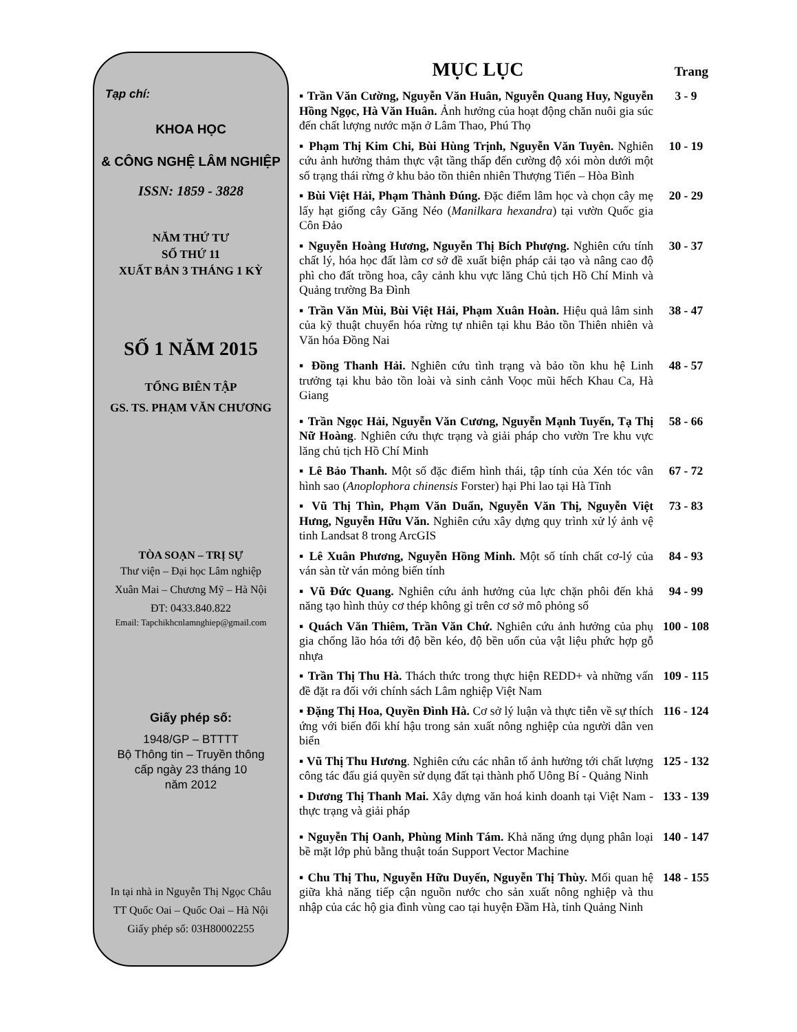Tạp chí:
KHOA HỌC
& CÔNG NGHỆ LÂM NGHIỆP
ISSN: 1859 - 3828
NĂM THỨ TƯ
SỐ THỨ 11
XUẤT BẢN 3 THÁNG 1 KỲ
SỐ 1 NĂM 2015
TỔNG BIÊN TẬP
GS. TS. PHẠM VĂN CHƯƠNG
TÒA SOẠN – TRỊ SỰ
Thư viện – Đại học Lâm nghiệp
Xuân Mai – Chương Mỹ – Hà Nội
ĐT: 0433.840.822
Email: Tapchikhcnlamnghiep@gmail.com
Giấy phép số:
1948/GP – BTTTT
Bộ Thông tin – Truyền thông
cấp ngày 23 tháng 10
năm 2012
In tại nhà in Nguyễn Thị Ngọc Châu
TT Quốc Oai – Quốc Oai – Hà Nội
Giấy phép số: 03H80002255
MỤC LỤC
Trang
▪ Trần Văn Cường, Nguyễn Văn Huân, Nguyễn Quang Huy, Nguyễn Hồng Ngọc, Hà Văn Huân. Ảnh hưởng của hoạt động chăn nuôi gia súc đến chất lượng nước mặn ở Lâm Thao, Phú Thọ
3 - 9
▪ Phạm Thị Kim Chi, Bùi Hùng Trịnh, Nguyễn Văn Tuyên. Nghiên cứu ảnh hưởng thảm thực vật tầng thấp đến cường độ xói mòn dưới một số trạng thái rừng ở khu bảo tồn thiên nhiên Thượng Tiến – Hòa Bình
10 - 19
▪ Bùi Việt Hải, Phạm Thành Đúng. Đặc điểm lâm học và chọn cây mẹ lấy hạt giống cây Găng Néo (Manilkara hexandra) tại vườn Quốc gia Côn Đảo
20 - 29
▪ Nguyễn Hoàng Hương, Nguyễn Thị Bích Phượng. Nghiên cứu tính chất lý, hóa học đất làm cơ sở đề xuất biện pháp cải tạo và nâng cao độ phì cho đất trồng hoa, cây cảnh khu vực lăng Chủ tịch Hồ Chí Minh và Quảng trường Ba Đình
30 - 37
▪ Trần Văn Mùi, Bùi Việt Hải, Phạm Xuân Hoàn. Hiệu quả lâm sinh của kỹ thuật chuyển hóa rừng tự nhiên tại khu Bảo tồn Thiên nhiên và Văn hóa Đồng Nai
38 - 47
▪ Đồng Thanh Hải. Nghiên cứu tình trạng và bảo tồn khu hệ Linh trưởng tại khu bảo tồn loài và sinh cảnh Voọc mũi hếch Khau Ca, Hà Giang
48 - 57
▪ Trần Ngọc Hải, Nguyễn Văn Cương, Nguyễn Mạnh Tuyến, Tạ Thị Nữ Hoàng. Nghiên cứu thực trạng và giải pháp cho vườn Tre khu vực lăng chủ tịch Hồ Chí Minh
58 - 66
▪ Lê Bảo Thanh. Một số đặc điểm hình thái, tập tính của Xén tóc vân hình sao (Anoplophora chinensis Forster) hại Phi lao tại Hà Tĩnh
67 - 72
▪ Vũ Thị Thìn, Phạm Văn Duẩn, Nguyễn Văn Thị, Nguyễn Việt Hưng, Nguyễn Hữu Văn. Nghiên cứu xây dựng quy trình xử lý ảnh vệ tinh Landsat 8 trong ArcGIS
73 - 83
▪ Lê Xuân Phương, Nguyễn Hồng Minh. Một số tính chất cơ-lý của ván sàn từ ván mỏng biến tính
84 - 93
▪ Vũ Đức Quang. Nghiên cứu ảnh hưởng của lực chặn phôi đến khả năng tạo hình thủy cơ thép không gỉ trên cơ sở mô phỏng số
94 - 99
▪ Quách Văn Thiêm, Trần Văn Chứ. Nghiên cứu ảnh hưởng của phụ gia chống lão hóa tới độ bền kéo, độ bền uốn của vật liệu phức hợp gỗ nhựa
100 - 108
▪ Trần Thị Thu Hà. Thách thức trong thực hiện REDD+ và những vấn đề đặt ra đối với chính sách Lâm nghiệp Việt Nam
109 - 115
▪ Đặng Thị Hoa, Quyền Đình Hà. Cơ sở lý luận và thực tiễn về sự thích ứng với biến đổi khí hậu trong sản xuất nông nghiệp của người dân ven biển
116 - 124
▪ Vũ Thị Thu Hương. Nghiên cứu các nhân tố ảnh hưởng tới chất lượng công tác đấu giá quyền sử dụng đất tại thành phố Uông Bí - Quảng Ninh
125 - 132
▪ Dương Thị Thanh Mai. Xây dựng văn hoá kinh doanh tại Việt Nam - thực trạng và giải pháp
133 - 139
▪ Nguyễn Thị Oanh, Phùng Minh Tám. Khả năng ứng dụng phân loại bề mặt lớp phủ bằng thuật toán Support Vector Machine
140 - 147
▪ Chu Thị Thu, Nguyễn Hữu Duyến, Nguyễn Thị Thùy. Mối quan hệ giữa khả năng tiếp cận nguồn nước cho sản xuất nông nghiệp và thu nhập của các hộ gia đình vùng cao tại huyện Đầm Hà, tỉnh Quảng Ninh
148 - 155